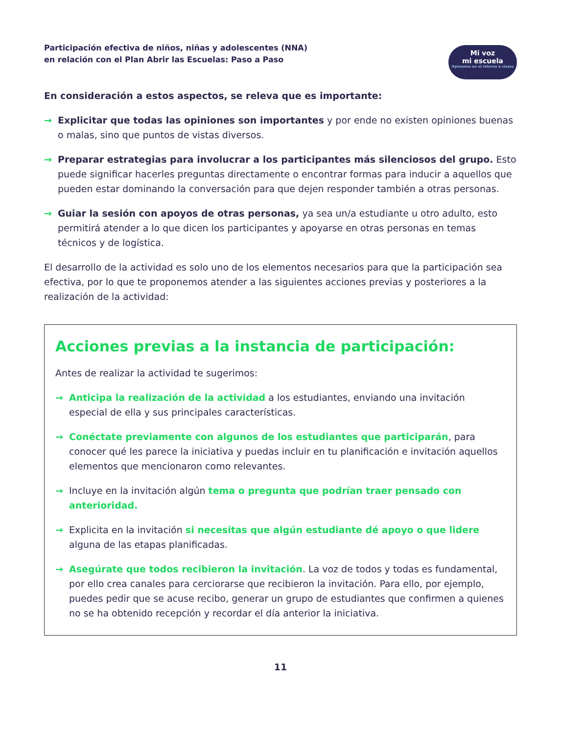Participación efectiva de niños, niñas y adolescentes (NNA)
en relación con el Plan Abrir las Escuelas: Paso a Paso
Mi voz
mi escuela
Opinemos en el retorno a clases
En consideración a estos aspectos, se releva que es importante:
→ Explicitar que todas las opiniones son importantes y por ende no existen opiniones buenas o malas, sino que puntos de vistas diversos.
→ Preparar estrategias para involucrar a los participantes más silenciosos del grupo. Esto puede significar hacerles preguntas directamente o encontrar formas para inducir a aquellos que pueden estar dominando la conversación para que dejen responder también a otras personas.
→ Guiar la sesión con apoyos de otras personas, ya sea un/a estudiante u otro adulto, esto permitirá atender a lo que dicen los participantes y apoyarse en otras personas en temas técnicos y de logística.
El desarrollo de la actividad es solo uno de los elementos necesarios para que la participación sea efectiva, por lo que te proponemos atender a las siguientes acciones previas y posteriores a la realización de la actividad:
Acciones previas a la instancia de participación:
Antes de realizar la actividad te sugerimos:
→ Anticipa la realización de la actividad a los estudiantes, enviando una invitación especial de ella y sus principales características.
→ Conéctate previamente con algunos de los estudiantes que participarán, para conocer qué les parece la iniciativa y puedas incluir en tu planificación e invitación aquellos elementos que mencionaron como relevantes.
→ Incluye en la invitación algún tema o pregunta que podrían traer pensado con anterioridad.
→ Explicita en la invitación si necesitas que algún estudiante dé apoyo o que lidere alguna de las etapas planificadas.
→ Asegúrate que todos recibieron la invitación. La voz de todos y todas es fundamental, por ello crea canales para cerciorarse que recibieron la invitación. Para ello, por ejemplo, puedes pedir que se acuse recibo, generar un grupo de estudiantes que confirmen a quienes no se ha obtenido recepción y recordar el día anterior la iniciativa.
11